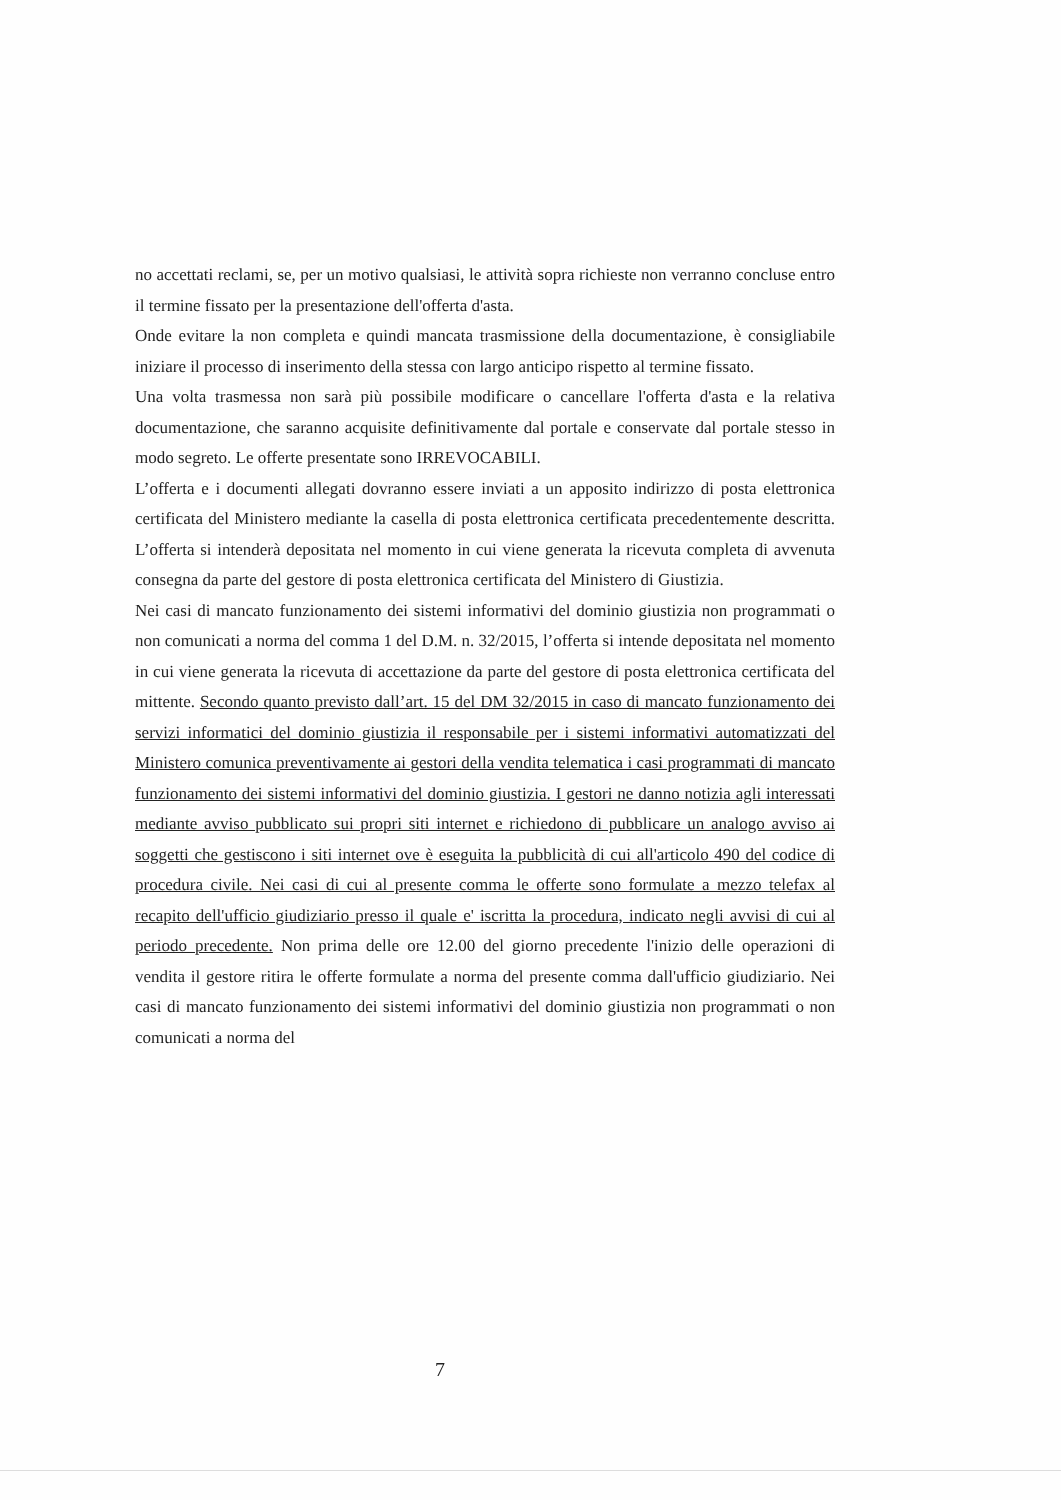no accettati reclami, se, per un motivo qualsiasi, le attività sopra richieste non verranno concluse entro il termine fissato per la presentazione dell'offerta d'asta.
Onde evitare la non completa e quindi mancata trasmissione della documentazione, è consigliabile iniziare il processo di inserimento della stessa con largo anticipo rispetto al termine fissato.
Una volta trasmessa non sarà più possibile modificare o cancellare l'offerta d'asta e la relativa documentazione, che saranno acquisite definitivamente dal portale e conservate dal portale stesso in modo segreto. Le offerte presentate sono IRREVOCABILI.
L’offerta e i documenti allegati dovranno essere inviati a un apposito indirizzo di posta elettronica certificata del Ministero mediante la casella di posta elettronica certificata precedentemente descritta. L’offerta si intenderà depositata nel momento in cui viene generata la ricevuta completa di avvenuta consegna da parte del gestore di posta elettronica certificata del Ministero di Giustizia.
Nei casi di mancato funzionamento dei sistemi informativi del dominio giustizia non programmati o non comunicati a norma del comma 1 del D.M. n. 32/2015, l’offerta si intende depositata nel momento in cui viene generata la ricevuta di accettazione da parte del gestore di posta elettronica certificata del mittente. Secondo quanto previsto dall’art. 15 del DM 32/2015 in caso di mancato funzionamento dei servizi informatici del dominio giustizia il responsabile per i sistemi informativi automatizzati del Ministero comunica preventivamente ai gestori della vendita telematica i casi programmati di mancato funzionamento dei sistemi informativi del dominio giustizia. I gestori ne danno notizia agli interessati mediante avviso pubblicato sui propri siti internet e richiedono di pubblicare un analogo avviso ai soggetti che gestiscono i siti internet ove è eseguita la pubblicità di cui all'articolo 490 del codice di procedura civile. Nei casi di cui al presente comma le offerte sono formulate a mezzo telefax al recapito dell'ufficio giudiziario presso il quale e' iscritta la procedura, indicato negli avvisi di cui al periodo precedente. Non prima delle ore 12.00 del giorno precedente l'inizio delle operazioni di vendita il gestore ritira le offerte formulate a norma del presente comma dall'ufficio giudiziario. Nei casi di mancato funzionamento dei sistemi informativi del dominio giustizia non programmati o non comunicati a norma del
7